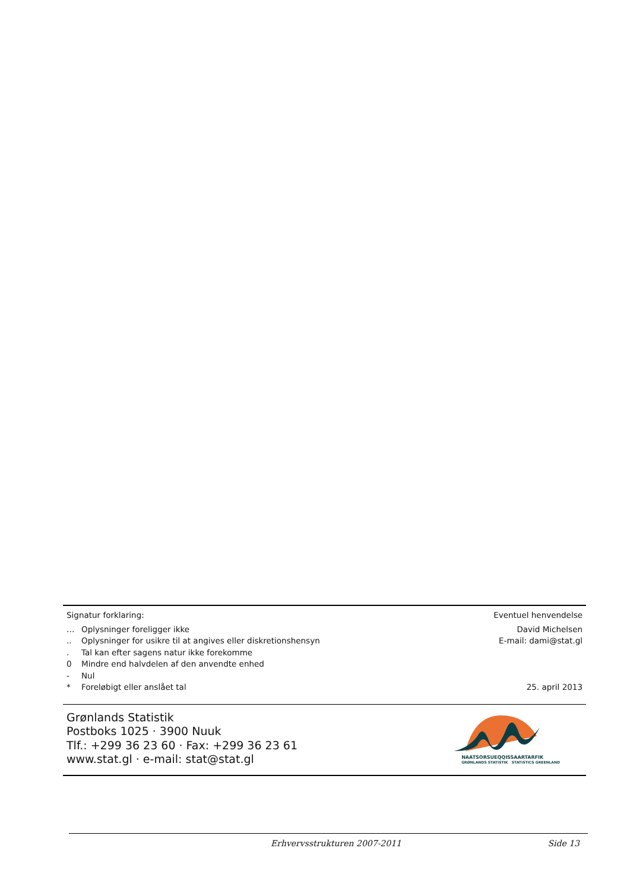Signatur forklaring:
| … | Oplysninger foreligger ikke |
| .. | Oplysninger for usikre til at angives eller diskretionshensyn |
| . | Tal kan efter sagens natur ikke forekomme |
| 0 | Mindre end halvdelen af den anvendte enhed |
| - | Nul |
| * | Foreløbigt eller anslået tal |
Eventuel henvendelse
David Michelsen
E-mail: dami@stat.gl
25. april 2013
Grønlands Statistik
Postboks 1025 · 3900 Nuuk
Tlf.: +299 36 23 60 · Fax: +299 36 23 61
www.stat.gl · e-mail: stat@stat.gl
NAATSORSUEQQISSAARTARFIK
GRØNLANDS STATISTIK STATISTICS GREENLAND
Erhvervsstrukturen 2007-2011 Side 13